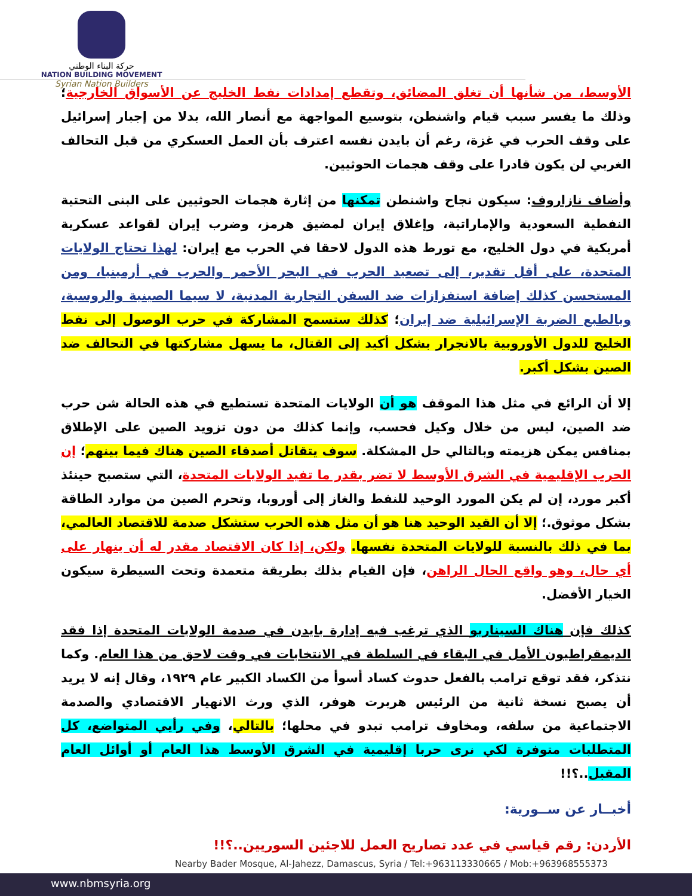حركة البناء الوطني
NATION BUILDING MOVEMENT
Syrian Nation Builders
الأوسط، من شأنها أن تغلق المضائق، وتقطع إمدادات نفط الخليج عن الأسواق الخارجية؛ وذلك ما يفسر سبب قيام واشنطن، بتوسيع المواجهة مع أنصار الله، بدلا من إجبار إسرائيل على وقف الحرب في غزة، رغم أن بايدن نفسه اعترف بأن العمل العسكري من قبل التحالف الغربي لن يكون قادرا على وقف هجمات الحوثيين.
وأضاف نازاروف: سيكون نجاح واشنطن تمكنها من إثارة هجمات الحوثيين على البنى التحتية النفطية السعودية والإماراتية، وإغلاق إيران لمضيق هرمز، وضرب إيران لقواعد عسكرية أمريكية في دول الخليج، مع تورط هذه الدول لاحقا في الحرب مع إيران: لهذا تحتاج الولايات المتحدة، على أقل تقدير، إلى تصعيد الحرب في البحر الأحمر والحرب في أرمينيا، ومن المستحسن كذلك إضافة استفزازات ضد السفن التجارية المدنية، لا سيما الصينية والروسية، وبالطبع الضربة الإسرائيلية ضد إيران؛ كذلك ستسمح المشاركة في حرب الوصول إلى نفط الخليج للدول الأوروبية بالانجرار بشكل أكيد إلى القتال، ما يسهل مشاركتها في التحالف ضد الصين بشكل أكبر.
إلا أن الرائع في مثل هذا الموقف هو أن الولايات المتحدة تستطيع في هذه الحالة شن حرب ضد الصين، ليس من خلال وكيل فحسب، وإنما كذلك من دون تزويد الصين على الإطلاق بمنافس يمكن هزيمته وبالتالي حل المشكلة. سوف يتقاتل أصدقاء الصين هناك فيما بينهم؛ إن الحرب الإقليمية في الشرق الأوسط لا تضر بقدر ما تفيد الولايات المتحدة، التي ستصبح حينئذ أكبر مورد، إن لم يكن المورد الوحيد للنفط والغاز إلى أوروبا، وتحرم الصين من موارد الطاقة بشكل موثوق.؛ إلا أن القيد الوحيد هنا هو أن مثل هذه الحرب ستشكل صدمة للاقتصاد العالمي، بما في ذلك بالنسبة للولايات المتحدة نفسها. ولكن، إذا كان الاقتصاد مقدر له أن ينهار على أي حال، وهو واقع الحال الراهن، فإن القيام بذلك بطريقة متعمدة وتحت السيطرة سيكون الخيار الأفضل.
كذلك فإن هناك السيناريو الذي ترغب فيه إدارة بايدن في صدمة الولايات المتحدة إذا فقد الديمقراطيون الأمل في البقاء في السلطة في الانتخابات في وقت لاحق من هذا العام. وكما نتذكر، فقد توقع ترامب بالفعل حدوث كساد أسوأ من الكساد الكبير عام ١٩٢٩، وقال إنه لا يريد أن يصبح نسخة ثانية من الرئيس هربرت هوفر، الذي ورث الانهيار الاقتصادي والصدمة الاجتماعية من سلفه، ومخاوف ترامب تبدو في محلها؛ بالتالي، وفي رأيي المتواضع، كل المتطلبات متوفرة لكي نرى حربا إقليمية في الشرق الأوسط هذا العام أو أوائل العام المقبل..؟!!
أخبــار عن ســورية:
الأردن: رقم قياسي في عدد تصاريح العمل للاجئين السوريين..؟!!
Nearby Bader Mosque, Al-Jahezz, Damascus, Syria / Tel:+963113330665 / Mob:+963968555373
www.nbmsyria.org